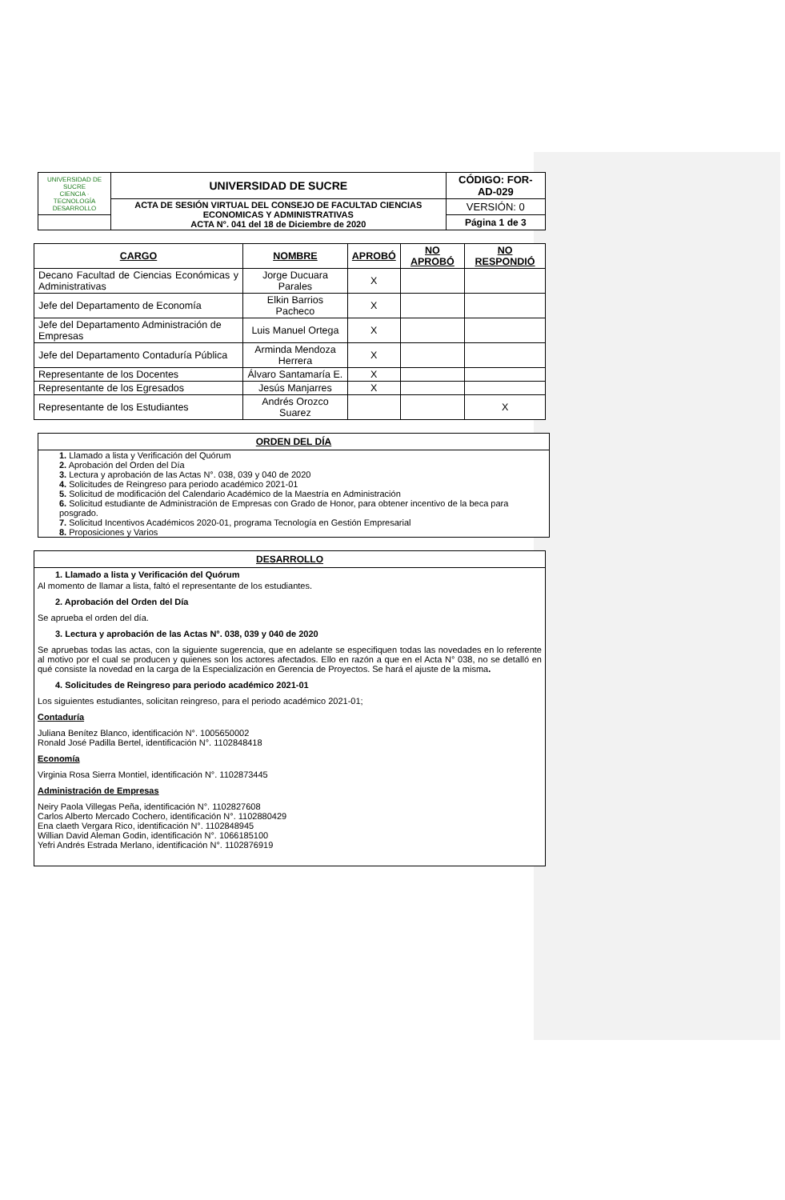| UNIVERSIDAD DE SUCRE CIENCIA · TECNOLOGÍA DESARROLLO | UNIVERSIDAD DE SUCRE | CÓDIGO: FOR-AD-029 |
| | ACTA DE SESIÓN VIRTUAL DEL CONSEJO DE FACULTAD CIENCIAS ECONOMICAS Y ADMINISTRATIVAS ACTA N°. 041 del 18 de Diciembre de 2020 | VERSIÓN: 0 |
| | | Página 1 de 3 |
| CARGO | NOMBRE | APROBÓ | NO APROBÓ | NO RESPONDIÓ |
| --- | --- | --- | --- | --- |
| Decano Facultad de Ciencias Económicas y Administrativas | Jorge Ducuara Parales | X | | |
| Jefe del Departamento de Economía | Elkin Barrios Pacheco | X | | |
| Jefe del Departamento Administración de Empresas | Luis Manuel Ortega | X | | |
| Jefe del Departamento Contaduría Pública | Arminda Mendoza Herrera | X | | |
| Representante de los Docentes | Álvaro Santamaría E. | X | | |
| Representante de los Egresados | Jesús Manjarres | X | | |
| Representante de los Estudiantes | Andrés Orozco Suarez | | | X |
ORDEN DEL DÍA
1. Llamado a lista y Verificación del Quórum
2. Aprobación del Orden del Día
3. Lectura y aprobación de las Actas N°. 038, 039 y 040 de 2020
4. Solicitudes de Reingreso para periodo académico 2021-01
5. Solicitud de modificación del Calendario Académico de la Maestría en Administración
6. Solicitud estudiante de Administración de Empresas con Grado de Honor, para obtener incentivo de la beca para posgrado.
7. Solicitud Incentivos Académicos 2020-01, programa Tecnología en Gestión Empresarial
8. Proposiciones y Varios
DESARROLLO
1. Llamado a lista y Verificación del Quórum
Al momento de llamar a lista, faltó el representante de los estudiantes.
2. Aprobación del Orden del Día
Se aprueba el orden del día.
3. Lectura y aprobación de las Actas N°. 038, 039 y 040 de 2020
Se apruebas todas las actas, con la siguiente sugerencia, que en adelante se especifiquen todas las novedades en lo referente al motivo por el cual se producen y quienes son los actores afectados. Ello en razón a que en el Acta N° 038, no se detalló en qué consiste la novedad en la carga de la Especialización en Gerencia de Proyectos. Se hará el ajuste de la misma.
4. Solicitudes de Reingreso para periodo académico 2021-01
Los siguientes estudiantes, solicitan reingreso, para el periodo académico 2021-01;
Contaduría
Juliana Benítez Blanco, identificación N°. 1005650002
Ronald José Padilla Bertel, identificación N°. 1102848418
Economía
Virginia Rosa Sierra Montiel, identificación N°. 1102873445
Administración de Empresas
Neiry Paola Villegas Peña, identificación N°. 1102827608
Carlos Alberto Mercado Cochero, identificación N°. 1102880429
Ena claeth Vergara Rico, identificación N°. 1102848945
Willian David Aleman Godin, identificación N°. 1066185100
Yefri Andrés Estrada Merlano, identificación N°. 1102876919